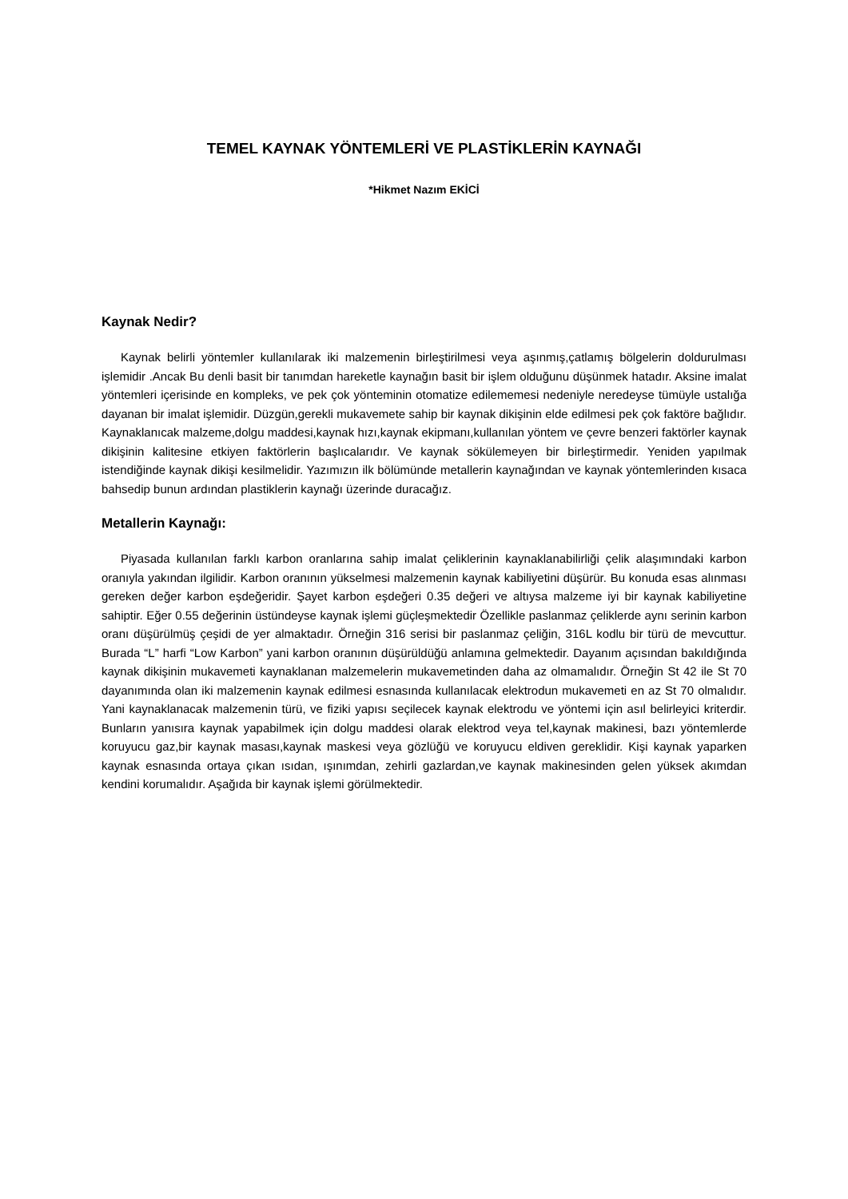TEMEL KAYNAK YÖNTEMLERİ VE PLASTİKLERİN KAYNAĞI
*Hikmet Nazım EKİCİ
Kaynak Nedir?
Kaynak belirli yöntemler kullanılarak iki malzemenin birleştirilmesi veya aşınmış,çatlamış bölgelerin doldurulması işlemidir .Ancak Bu denli basit bir tanımdan hareketle kaynağın basit bir işlem olduğunu düşünmek hatadır. Aksine imalat yöntemleri içerisinde en kompleks, ve pek çok yönteminin otomatize edilememesi nedeniyle neredeyse tümüyle ustalığa dayanan bir imalat işlemidir. Düzgün,gerekli mukavemete sahip bir kaynak dikişinin elde edilmesi pek çok faktöre bağlıdır. Kaynaklanıcak malzeme,dolgu maddesi,kaynak hızı,kaynak ekipmanı,kullanılan yöntem ve çevre benzeri faktörler kaynak dikişinin kalitesine etkiyen faktörlerin başlıcalarıdır. Ve kaynak sökülemeyen bir birleştirmedir. Yeniden yapılmak istendiğinde kaynak dikişi kesilmelidir. Yazımızın ilk bölümünde metallerin kaynağından ve kaynak yöntemlerinden kısaca bahsedip bunun ardından plastiklerin kaynağı üzerinde duracağız.
Metallerin Kaynağı:
Piyasada kullanılan farklı karbon oranlarına sahip imalat çeliklerinin kaynaklanabilirliği çelik alaşımındaki karbon oranıyla yakından ilgilidir. Karbon oranının yükselmesi malzemenin kaynak kabiliyetini düşürür. Bu konuda esas alınması gereken değer karbon eşdeğeridir. Şayet karbon eşdeğeri 0.35 değeri ve altıysa malzeme iyi bir kaynak kabiliyetine sahiptir. Eğer 0.55 değerinin üstündeyse kaynak işlemi güçleşmektedir Özellikle paslanmaz çeliklerde aynı serinin karbon oranı düşürülmüş çeşidi de yer almaktadır. Örneğin 316 serisi bir paslanmaz çeliğin, 316L kodlu bir türü de mevcuttur. Burada “L” harfi “Low Karbon” yani karbon oranının düşürüldüğü anlamına gelmektedir. Dayanım açısından bakıldığında kaynak dikişinin mukavemeti kaynaklanan malzemelerin mukavemetinden daha az olmamalıdır. Örneğin St 42 ile St 70 dayanımında olan iki malzemenin kaynak edilmesi esnasında kullanılacak elektrodun mukavemeti en az St 70 olmalıdır. Yani kaynaklanacak malzemenin türü, ve fiziki yapısı seçilecek kaynak elektrodu ve yöntemi için asıl belirleyici kriterdir. Bunların yanısıra kaynak yapabilmek için dolgu maddesi olarak elektrod veya tel,kaynak makinesi, bazı yöntemlerde koruyucu gaz,bir kaynak masası,kaynak maskesi veya gözlüğü ve koruyucu eldiven gereklidir. Kişi kaynak yaparken kaynak esnasında ortaya çıkan ısıdan, ışınımdan, zehirli gazlardan,ve kaynak makinesinden gelen yüksek akımdan kendini korumalıdır. Aşağıda bir kaynak işlemi görülmektedir.